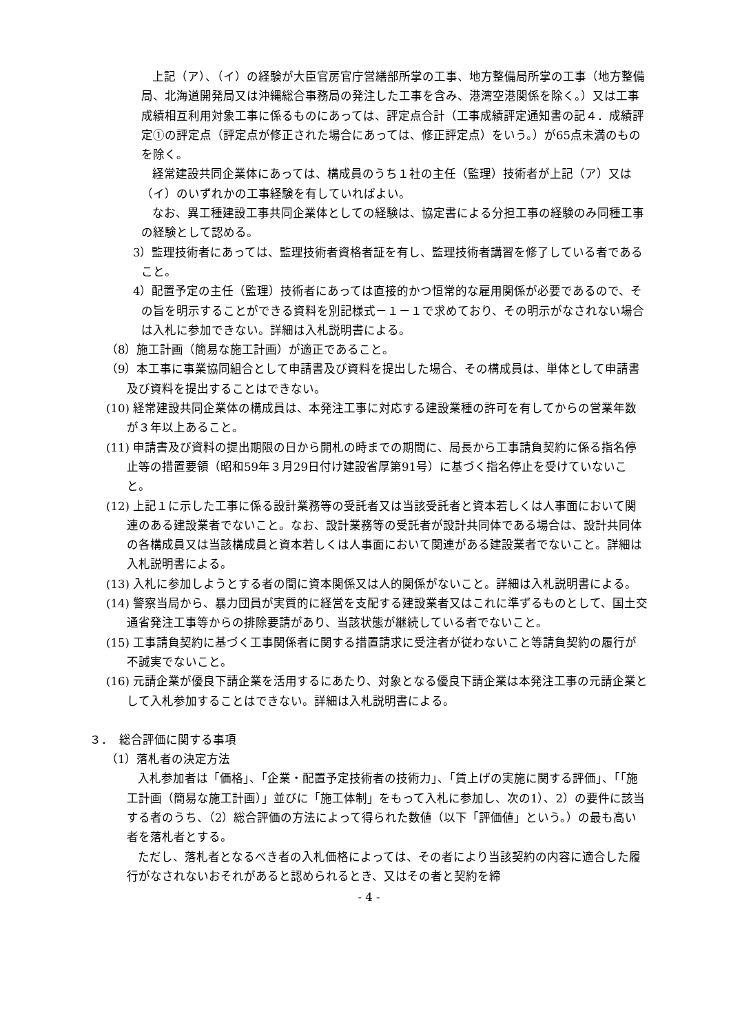上記（ア）、（イ）の経験が大臣官房官庁営繕部所掌の工事、地方整備局所掌の工事（地方整備局、北海道開発局又は沖縄総合事務局の発注した工事を含み、港湾空港関係を除く。）又は工事成績相互利用対象工事に係るものにあっては、評定点合計（工事成績評定通知書の記４．成績評定①の評定点（評定点が修正された場合にあっては、修正評定点）をいう。）が65点未満のものを除く。
経常建設共同企業体にあっては、構成員のうち１社の主任（監理）技術者が上記（ア）又は（イ）のいずれかの工事経験を有していればよい。
なお、異工種建設工事共同企業体としての経験は、協定書による分担工事の経験のみ同種工事の経験として認める。
3）監理技術者にあっては、監理技術者資格者証を有し、監理技術者講習を修了している者であること。
4）配置予定の主任（監理）技術者にあっては直接的かつ恒常的な雇用関係が必要であるので、その旨を明示することができる資料を別記様式－１－１で求めており、その明示がなされない場合は入札に参加できない。詳細は入札説明書による。
（8）施工計画（簡易な施工計画）が適正であること。
（9）本工事に事業協同組合として申請書及び資料を提出した場合、その構成員は、単体として申請書及び資料を提出することはできない。
(10) 経常建設共同企業体の構成員は、本発注工事に対応する建設業種の許可を有してからの営業年数が３年以上あること。
(11) 申請書及び資料の提出期限の日から開札の時までの期間に、局長から工事請負契約に係る指名停止等の措置要領（昭和59年３月29日付け建設省厚第91号）に基づく指名停止を受けていないこと。
(12) 上記１に示した工事に係る設計業務等の受託者又は当該受託者と資本若しくは人事面において関連のある建設業者でないこと。なお、設計業務等の受託者が設計共同体である場合は、設計共同体の各構成員又は当該構成員と資本若しくは人事面において関連がある建設業者でないこと。詳細は入札説明書による。
(13) 入札に参加しようとする者の間に資本関係又は人的関係がないこと。詳細は入札説明書による。
(14) 警察当局から、暴力団員が実質的に経営を支配する建設業者又はこれに準ずるものとして、国土交通省発注工事等からの排除要請があり、当該状態が継続している者でないこと。
(15) 工事請負契約に基づく工事関係者に関する措置請求に受注者が従わないこと等請負契約の履行が不誠実でないこと。
(16) 元請企業が優良下請企業を活用するにあたり、対象となる優良下請企業は本発注工事の元請企業として入札参加することはできない。詳細は入札説明書による。
３．　総合評価に関する事項
（1）落札者の決定方法
入札参加者は「価格」、「企業・配置予定技術者の技術力」、「賃上げの実施に関する評価」、「「施工計画（簡易な施工計画）」並びに「施工体制」をもって入札に参加し、次の1）、2）の要件に該当する者のうち、（2）総合評価の方法によって得られた数値（以下「評価値」という。）の最も高い者を落札者とする。
ただし、落札者となるべき者の入札価格によっては、その者により当該契約の内容に適合した履行がなされないおそれがあると認められるとき、又はその者と契約を締
- 4 -